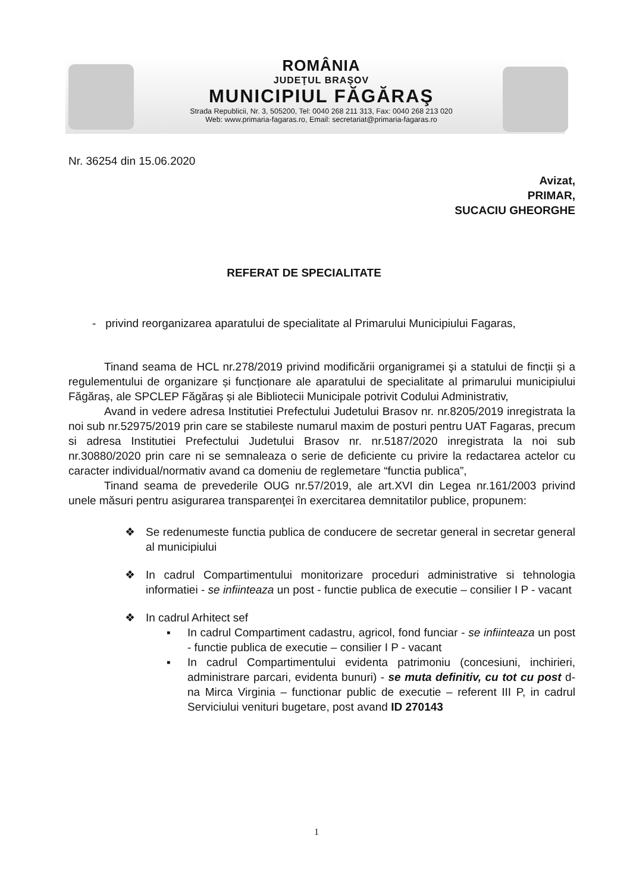ROMÂNIA
JUDEŢUL BRAŞOV
MUNICIPIUL FĂGĂRAŞ
Strada Republicii, Nr. 3, 505200, Tel: 0040 268 211 313, Fax: 0040 268 213 020
Web: www.primaria-fagaras.ro, Email: secretariat@primaria-fagaras.ro
Nr. 36254 din 15.06.2020
Avizat,
PRIMAR,
SUCACIU GHEORGHE
REFERAT DE SPECIALITATE
- privind reorganizarea aparatului de specialitate al Primarului Municipiului Fagaras,
Tinand seama de HCL nr.278/2019 privind modificării organigramei şi a statului de fincții și a regulementului de organizare și funcționare ale aparatului de specialitate al primarului municipiului Făgăraș, ale SPCLEP Făgăraș și ale Bibliotecii Municipale potrivit Codului Administrativ,
Avand in vedere adresa Institutiei Prefectului Judetului Brasov nr. nr.8205/2019 inregistrata la noi sub nr.52975/2019 prin care se stabileste numarul maxim de posturi pentru UAT Fagaras, precum si adresa Institutiei Prefectului Judetului Brasov nr. nr.5187/2020 inregistrata la noi sub nr.30880/2020 prin care ni se semnaleaza o serie de deficiente cu privire la redactarea actelor cu caracter individual/normativ avand ca domeniu de reglemetare “functia publica”,
Tinand seama de prevederile OUG nr.57/2019, ale art.XVI din Legea nr.161/2003 privind unele măsuri pentru asigurarea transparenţei în exercitarea demnitatilor publice, propunem:
❖ Se redenumeste functia publica de conducere de secretar general in secretar general al municipiului
❖ In cadrul Compartimentului monitorizare proceduri administrative si tehnologia informatiei - se infiinteaza un post - functie publica de executie – consilier I P - vacant
❖ In cadrul Arhitect sef
▪ In cadrul Compartiment cadastru, agricol, fond funciar - se infiinteaza un post - functie publica de executie – consilier I P - vacant
▪ In cadrul Compartimentului evidenta patrimoniu (concesiuni, inchirieri, administrare parcari, evidenta bunuri) - se muta definitiv, cu tot cu post d-na Mirca Virginia – functionar public de executie – referent III P, in cadrul Serviciului venituri bugetare, post avand ID 270143
1